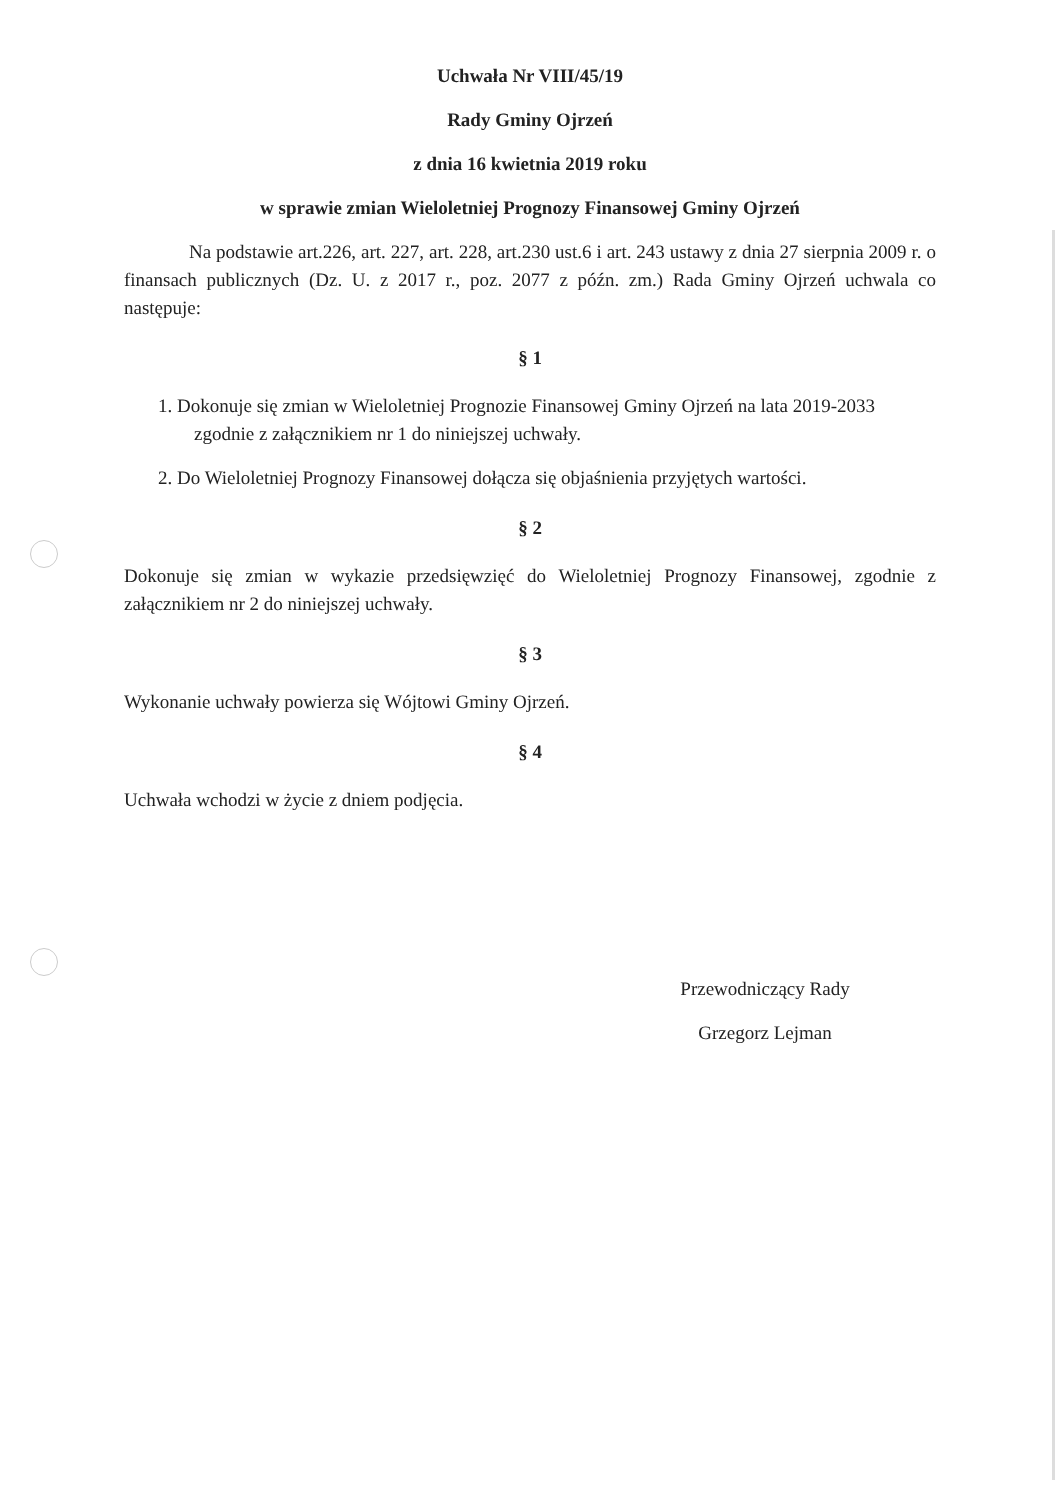Uchwała Nr VIII/45/19
Rady Gminy Ojrzeń
z dnia 16 kwietnia 2019 roku
w sprawie zmian Wieloletniej Prognozy Finansowej Gminy Ojrzeń
Na podstawie art.226, art. 227, art. 228, art.230 ust.6 i art. 243 ustawy z dnia 27 sierpnia 2009 r. o finansach publicznych (Dz. U. z 2017 r., poz. 2077 z późn. zm.) Rada Gminy Ojrzeń uchwala co następuje:
§ 1
1. Dokonuje się zmian w Wieloletniej Prognozie Finansowej Gminy Ojrzeń na lata 2019-2033 zgodnie z załącznikiem nr 1 do niniejszej uchwały.
2. Do Wieloletniej Prognozy Finansowej dołącza się objaśnienia przyjętych wartości.
§ 2
Dokonuje się zmian w wykazie przedsięwzięć do Wieloletniej Prognozy Finansowej, zgodnie z załącznikiem nr 2 do niniejszej uchwały.
§ 3
Wykonanie uchwały powierza się Wójtowi Gminy Ojrzeń.
§ 4
Uchwała wchodzi w życie z dniem podjęcia.
Przewodniczący Rady
Grzegorz Lejman